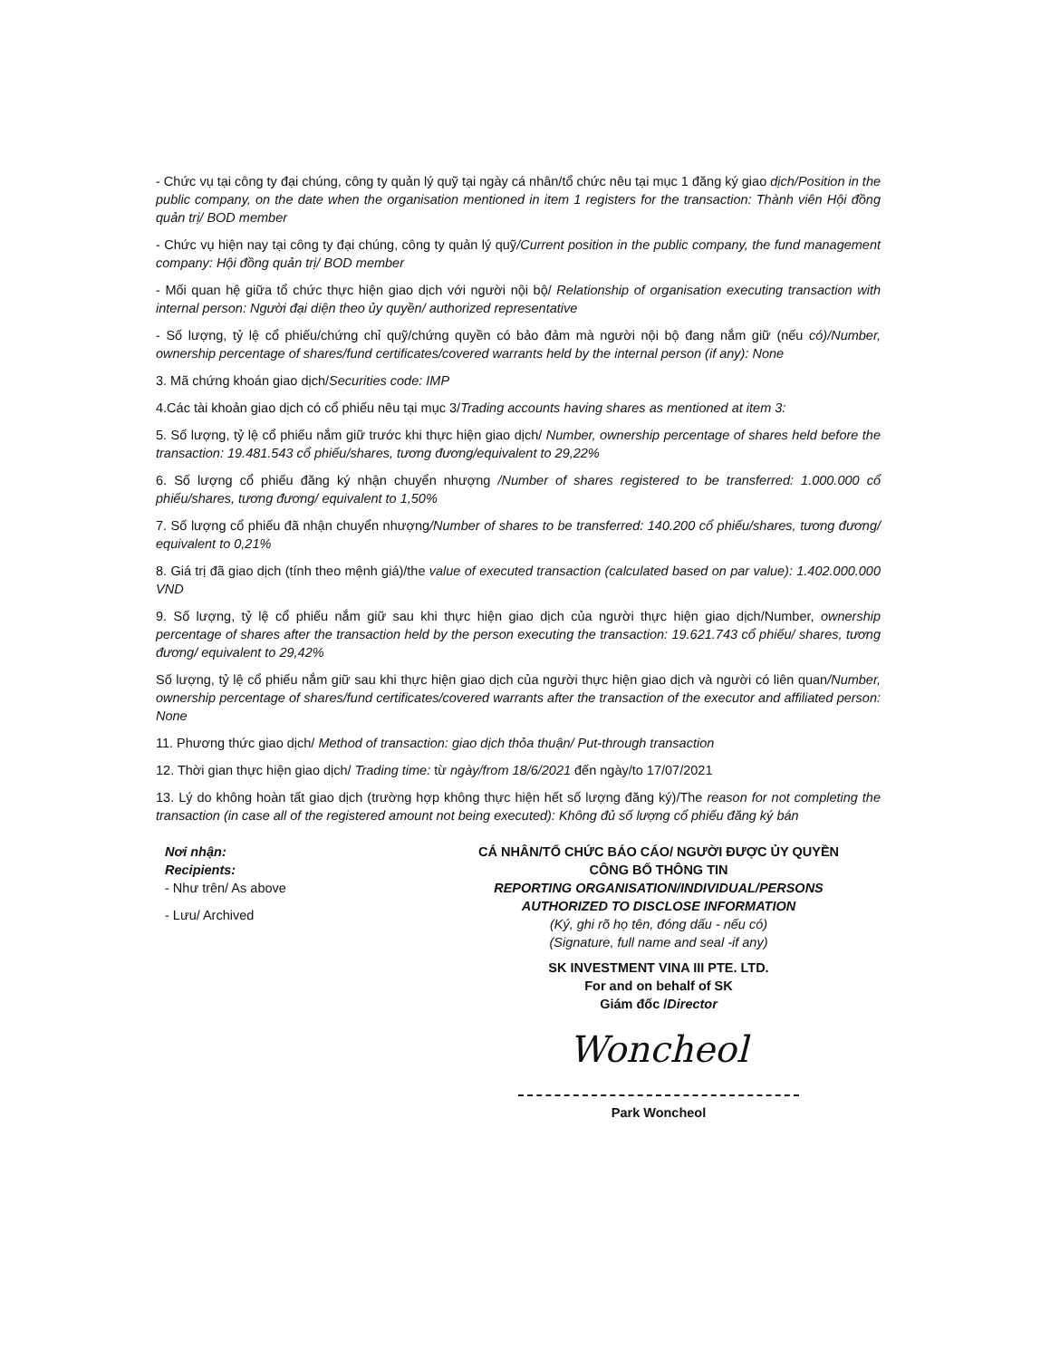- Chức vụ tại công ty đại chúng, công ty quản lý quỹ tại ngày cá nhân/tổ chức nêu tại mục 1 đăng ký giao dịch/Position in the public company, on the date when the organisation mentioned in item 1 registers for the transaction: Thành viên Hội đồng quản trị/ BOD member
- Chức vụ hiện nay tại công ty đại chúng, công ty quản lý quỹ/Current position in the public company, the fund management company: Hội đồng quản trị/ BOD member
- Mối quan hệ giữa tổ chức thực hiện giao dịch với người nội bộ/ Relationship of organisation executing transaction with internal person: Người đại diện theo ủy quyền/ authorized representative
- Số lượng, tỷ lệ cổ phiếu/chứng chỉ quỹ/chứng quyền có bảo đảm mà người nội bộ đang nắm giữ (nếu có)/Number, ownership percentage of shares/fund certificates/covered warrants held by the internal person (if any): None
3. Mã chứng khoán giao dịch/Securities code: IMP
4.Các tài khoản giao dịch có cổ phiếu nêu tại mục 3/Trading accounts having shares as mentioned at item 3:
5. Số lượng, tỷ lệ cổ phiếu nắm giữ trước khi thực hiện giao dịch/ Number, ownership percentage of shares held before the transaction: 19.481.543 cổ phiếu/shares, tương đương/equivalent to 29,22%
6. Số lượng cổ phiếu đăng ký nhận chuyển nhượng /Number of shares registered to be transferred: 1.000.000 cổ phiếu/shares, tương đương/ equivalent to 1,50%
7. Số lượng cổ phiếu đã nhận chuyển nhượng/Number of shares to be transferred: 140.200 cổ phiếu/shares, tương đương/ equivalent to 0,21%
8. Giá trị đã giao dịch (tính theo mệnh giá)/the value of executed transaction (calculated based on par value): 1.402.000.000 VND
9. Số lượng, tỷ lệ cổ phiếu nắm giữ sau khi thực hiện giao dịch của người thực hiện giao dịch/Number, ownership percentage of shares after the transaction held by the person executing the transaction: 19.621.743 cổ phiếu/ shares, tương đương/ equivalent to 29,42%
Số lượng, tỷ lệ cổ phiếu nắm giữ sau khi thực hiện giao dịch của người thực hiện giao dịch và người có liên quan/Number, ownership percentage of shares/fund certificates/covered warrants after the transaction of the executor and affiliated person: None
11. Phương thức giao dịch/ Method of transaction: giao dịch thỏa thuận/ Put-through transaction
12. Thời gian thực hiện giao dịch/ Trading time: từ ngày/from 18/6/2021 đến ngày/to 17/07/2021
13. Lý do không hoàn tất giao dịch (trường hợp không thực hiện hết số lượng đăng ký)/The reason for not completing the transaction (in case all of the registered amount not being executed): Không đủ số lượng cổ phiếu đăng ký bán
Nơi nhận:
Recipients:
- Như trên/ As above
- Lưu/ Archived
CÁ NHÂN/TỔ CHỨC BÁO CÁO/ NGƯỜI ĐƯỢC ỦY QUYỀN
CÔNG BỐ THÔNG TIN
REPORTING ORGANISATION/INDIVIDUAL/PERSONS
AUTHORIZED TO DISCLOSE INFORMATION
(Ký, ghi rõ họ tên, đóng dấu - nếu có)
(Signature, full name and seal -if any)
SK INVESTMENT VINA III PTE. LTD.
For and on behalf of SK
Giám đốc /Director
Woncheol
Park Woncheol